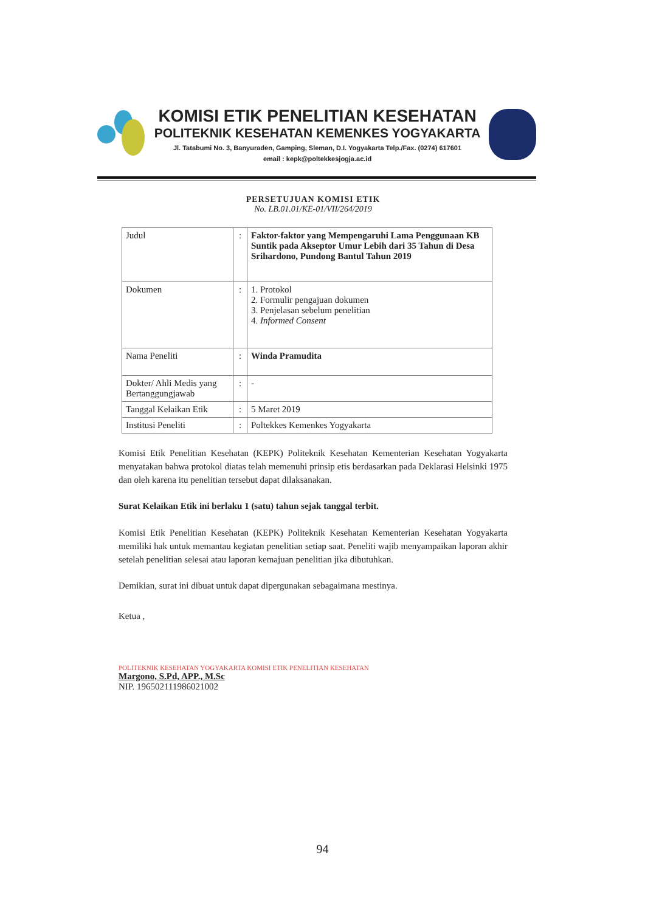KOMISI ETIK PENELITIAN KESEHATAN
POLITEKNIK KESEHATAN KEMENKES YOGYAKARTA
Jl. Tatabumi No. 3, Banyuraden, Gamping, Sleman, D.I. Yogyakarta Telp./Fax. (0274) 617601
email : kepk@poltekkesjogja.ac.id
PERSETUJUAN KOMISI ETIK
No. LB.01.01/KE-01/VII/264/2019
| Judul | : | Faktor-faktor yang Mempengaruhi Lama Penggunaan KB Suntik pada Akseptor Umur Lebih dari 35 Tahun di Desa Srihardono, Pundong Bantul Tahun 2019 |
| Dokumen | : | 1. Protokol 2. Formulir pengajuan dokumen 3. Penjelasan sebelum penelitian 4. Informed Consent |
| Nama Peneliti | : | Winda Pramudita |
| Dokter/ Ahli Medis yang Bertanggungjawab | : | - |
| Tanggal Kelaikan Etik | : | 5 Maret 2019 |
| Institusi Peneliti | : | Poltekkes Kemenkes Yogyakarta |
Komisi Etik Penelitian Kesehatan (KEPK) Politeknik Kesehatan Kementerian Kesehatan Yogyakarta menyatakan bahwa protokol diatas telah memenuhi prinsip etis berdasarkan pada Deklarasi Helsinki 1975 dan oleh karena itu penelitian tersebut dapat dilaksanakan.
Surat Kelaikan Etik ini berlaku 1 (satu) tahun sejak tanggal terbit.
Komisi Etik Penelitian Kesehatan (KEPK) Politeknik Kesehatan Kementerian Kesehatan Yogyakarta memiliki hak untuk memantau kegiatan penelitian setiap saat. Peneliti wajib menyampaikan laporan akhir setelah penelitian selesai atau laporan kemajuan penelitian jika dibutuhkan.
Demikian, surat ini dibuat untuk dapat dipergunakan sebagaimana mestinya.
Ketua ,
POLITEKNIK KESEHATAN YOGYAKARTA KOMISI ETIK PENELITIAN KESEHATAN
Margono, S.Pd, APP., M.Sc
NIP. 196502111986021002
94